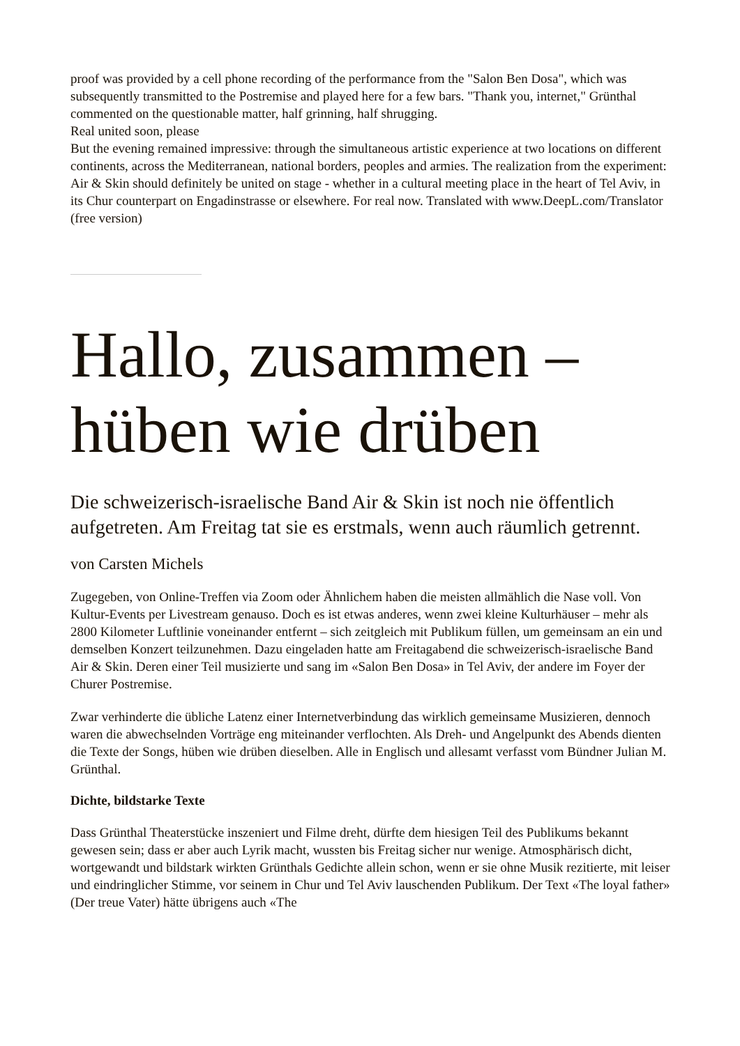proof was provided by a cell phone recording of the performance from the "Salon Ben Dosa", which was subsequently transmitted to the Postremise and played here for a few bars. "Thank you, internet," Grünthal commented on the questionable matter, half grinning, half shrugging.
Real united soon, please
But the evening remained impressive: through the simultaneous artistic experience at two locations on different continents, across the Mediterranean, national borders, peoples and armies. The realization from the experiment: Air & Skin should definitely be united on stage - whether in a cultural meeting place in the heart of Tel Aviv, in its Chur counterpart on Engadinstrasse or elsewhere. For real now. Translated with www.DeepL.com/Translator (free version)
Hallo, zusammen – hüben wie drüben
Die schweizerisch-israelische Band Air & Skin ist noch nie öffentlich aufgetreten. Am Freitag tat sie es erstmals, wenn auch räumlich getrennt.
von Carsten Michels
Zugegeben, von Online-Treffen via Zoom oder Ähnlichem haben die meisten allmählich die Nase voll. Von Kultur-Events per Livestream genauso. Doch es ist etwas anderes, wenn zwei kleine Kulturhäuser – mehr als 2800 Kilometer Luftlinie voneinander entfernt – sich zeitgleich mit Publikum füllen, um gemeinsam an ein und demselben Konzert teilzunehmen. Dazu eingeladen hatte am Freitagabend die schweizerisch-israelische Band Air & Skin. Deren einer Teil musizierte und sang im «Salon Ben Dosa» in Tel Aviv, der andere im Foyer der Churer Postremise.
Zwar verhinderte die übliche Latenz einer Internetverbindung das wirklich gemeinsame Musizieren, dennoch waren die abwechselnden Vorträge eng miteinander verflochten. Als Dreh- und Angelpunkt des Abends dienten die Texte der Songs, hüben wie drüben dieselben. Alle in Englisch und allesamt verfasst vom Bündner Julian M. Grünthal.
Dichte, bildstarke Texte
Dass Grünthal Theaterstücke inszeniert und Filme dreht, dürfte dem hiesigen Teil des Publikums bekannt gewesen sein; dass er aber auch Lyrik macht, wussten bis Freitag sicher nur wenige. Atmosphärisch dicht, wortgewandt und bildstark wirkten Grünthals Gedichte allein schon, wenn er sie ohne Musik rezitierte, mit leiser und eindringlicher Stimme, vor seinem in Chur und Tel Aviv lauschenden Publikum. Der Text «The loyal father» (Der treue Vater) hätte übrigens auch «The